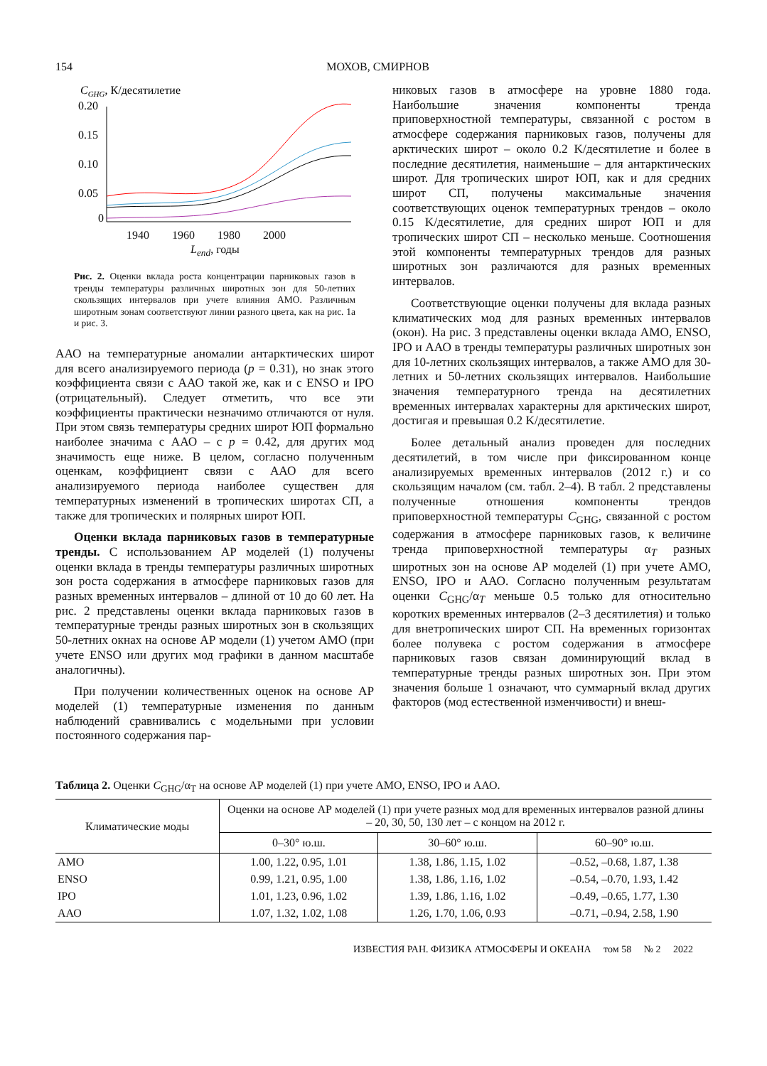154 МОХОВ, СМИРНОВ
CGHG, К/десятилетие
0.20
0.15
0.10
0.05
0
1940 1960 1980 2000
L<sub>end</sub>, годы
Рис. 2. Оценки вклада роста концентрации парниковых газов в тренды температуры различных широтных зон для 50-летних скользящих интервалов при учете влияния АМО. Различным широтным зонам соответствуют линии разного цвета, как на рис. 1а и рис. 3.
ААО на температурные аномалии антарктических широт для всего анализируемого периода (p = 0.31), но знак этого коэффициента связи с ААО такой же, как и с ENSO и IPO (отрицательный). Следует отметить, что все эти коэффициенты практически незначимо отличаются от нуля. При этом связь температуры средних широт ЮП формально наиболее значима с ААО – с p = 0.42, для других мод значимость еще ниже. В целом, согласно полученным оценкам, коэффициент связи с ААО для всего анализируемого периода наиболее существен для температурных изменений в тропических широтах СП, а также для тропических и полярных широт ЮП.
Оценки вклада парниковых газов в температурные тренды. С использованием АР моделей (1) получены оценки вклада в тренды температуры различных широтных зон роста содержания в атмосфере парниковых газов для разных временных интервалов – длиной от 10 до 60 лет. На рис. 2 представлены оценки вклада парниковых газов в температурные тренды разных широтных зон в скользящих 50-летних окнах на основе АР модели (1) учетом АМО (при учете ENSO или других мод графики в данном масштабе аналогичны).
При получении количественных оценок на основе АР моделей (1) температурные изменения по данным наблюдений сравнивались с модельными при условии постоянного содержания пар-
никовых газов в атмосфере на уровне 1880 года. Наибольшие значения компоненты тренда приповерхностной температуры, связанной с ростом в атмосфере содержания парниковых газов, получены для арктических широт – около 0.2 K/десятилетие и более в последние десятилетия, наименьшие – для антарктических широт. Для тропических широт ЮП, как и для средних широт СП, получены максимальные значения соответствующих оценок температурных трендов – около 0.15 K/десятилетие, для средних широт ЮП и для тропических широт СП – несколько меньше. Соотношения этой компоненты температурных трендов для разных широтных зон различаются для разных временных интервалов.
Соответствующие оценки получены для вклада разных климатических мод для разных временных интервалов (окон). На рис. 3 представлены оценки вклада АМО, ENSO, IPO и ААО в тренды температуры различных широтных зон для 10-летних скользящих интервалов, а также АМО для 30-летних и 50-летних скользящих интервалов. Наибольшие значения температурного тренда на десятилетних временных интервалах характерны для арктических широт, достигая и превышая 0.2 K/десятилетие.
Более детальный анализ проведен для последних десятилетий, в том числе при фиксированном конце анализируемых временных интервалов (2012 г.) и со скользящим началом (см. табл. 2–4). В табл. 2 представлены полученные отношения компоненты трендов приповерхностной температуры C<sub>GHG</sub>, связанной с ростом содержания в атмосфере парниковых газов, к величине тренда приповерхностной температуры α<sub>T</sub> разных широтных зон на основе АР моделей (1) при учете АМО, ENSO, IPO и ААО. Согласно полученным результатам оценки C<sub>GHG</sub>/α<sub>T</sub> меньше 0.5 только для относительно коротких временных интервалов (2–3 десятилетия) и только для внетропических широт СП. На временных горизонтах более полувека с ростом содержания в атмосфере парниковых газов связан доминирующий вклад в температурные тренды разных широтных зон. При этом значения больше 1 означают, что суммарный вклад других факторов (мод естественной изменчивости) и внеш-
Таблица 2. Оценки C<sub>GHG</sub>/α<sub>T</sub> на основе АР моделей (1) при учете АМО, ENSO, IPO и ААО.
| Климатические моды | Оценки на основе АР моделей (1) при учете разных мод для временных интервалов разной длины – 20, 30, 50, 130 лет – с концом на 2012 г. | | |
| --- | --- | --- | --- |
| | 0–30° ю.ш. | 30–60° ю.ш. | 60–90° ю.ш. |
| АМО | 1.00, 1.22, 0.95, 1.01 | 1.38, 1.86, 1.15, 1.02 | –0.52, –0.68, 1.87, 1.38 |
| ENSO | 0.99, 1.21, 0.95, 1.00 | 1.38, 1.86, 1.16, 1.02 | –0.54, –0.70, 1.93, 1.42 |
| IPO | 1.01, 1.23, 0.96, 1.02 | 1.39, 1.86, 1.16, 1.02 | –0.49, –0.65, 1.77, 1.30 |
| ААО | 1.07, 1.32, 1.02, 1.08 | 1.26, 1.70, 1.06, 0.93 | –0.71, –0.94, 2.58, 1.90 |
ИЗВЕСТИЯ РАН. ФИЗИКА АТМОСФЕРЫ И ОКЕАНА том 58 № 2 2022